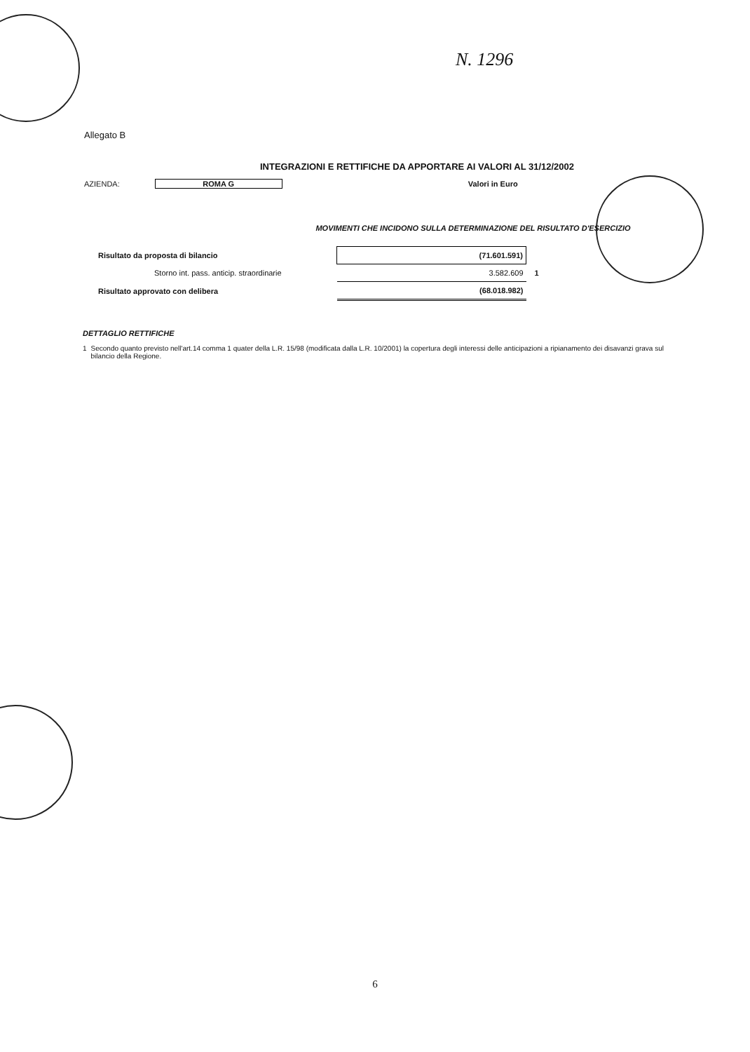N. 1296
Allegato B
INTEGRAZIONI E RETTIFICHE DA APPORTARE AI VALORI AL 31/12/2002
AZIENDA: ROMA G Valori in Euro
MOVIMENTI CHE INCIDONO SULLA DETERMINAZIONE DEL RISULTATO D'ESERCIZIO
| Risultato da proposta di bilancio | (71.601.591) | |
| Storno int. pass. anticip. straordinarie | 3.582.609 | 1 |
| Risultato approvato con delibera | (68.018.982) | |
DETTAGLIO RETTIFICHE
1 Secondo quanto previsto nell'art.14 comma 1 quater della L.R. 15/98 (modificata dalla L.R. 10/2001) la copertura degli interessi delle anticipazioni a ripianamento dei disavanzi grava sul bilancio della Regione.
6